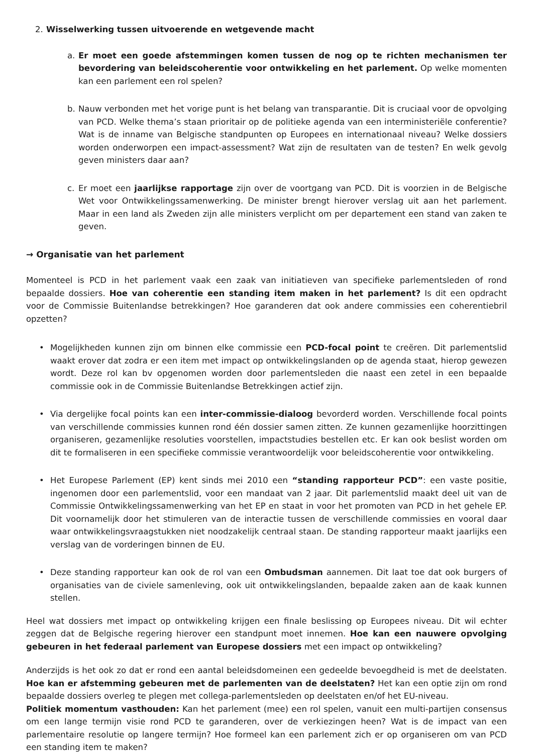2. Wisselwerking tussen uitvoerende en wetgevende macht
a. Er moet een goede afstemmingen komen tussen de nog op te richten mechanismen ter bevordering van beleidscoherentie voor ontwikkeling en het parlement. Op welke momenten kan een parlement een rol spelen?
b. Nauw verbonden met het vorige punt is het belang van transparantie. Dit is cruciaal voor de opvolging van PCD. Welke thema’s staan prioritair op de politieke agenda van een interministeriële conferentie? Wat is de inname van Belgische standpunten op Europees en internationaal niveau? Welke dossiers worden onderworpen een impact-assessment? Wat zijn de resultaten van de testen? En welk gevolg geven ministers daar aan?
c. Er moet een jaarlijkse rapportage zijn over de voortgang van PCD. Dit is voorzien in de Belgische Wet voor Ontwikkelingssamenwerking. De minister brengt hierover verslag uit aan het parlement. Maar in een land als Zweden zijn alle ministers verplicht om per departement een stand van zaken te geven.
→ Organisatie van het parlement
Momenteel is PCD in het parlement vaak een zaak van initiatieven van specifieke parlementsleden of rond bepaalde dossiers. Hoe van coherentie een standing item maken in het parlement? Is dit een opdracht voor de Commissie Buitenlandse betrekkingen? Hoe garanderen dat ook andere commissies een coherentiebril opzetten?
• Mogelijkheden kunnen zijn om binnen elke commissie een PCD-focal point te creëren. Dit parlementslid waakt erover dat zodra er een item met impact op ontwikkelingslanden op de agenda staat, hierop gewezen wordt. Deze rol kan bv opgenomen worden door parlementsleden die naast een zetel in een bepaalde commissie ook in de Commissie Buitenlandse Betrekkingen actief zijn.
• Via dergelijke focal points kan een inter-commissie-dialoog bevorderd worden. Verschillende focal points van verschillende commissies kunnen rond één dossier samen zitten. Ze kunnen gezamenlijke hoorzittingen organiseren, gezamenlijke resoluties voorstellen, impactstudies bestellen etc. Er kan ook beslist worden om dit te formaliseren in een specifieke commissie verantwoordelijk voor beleidscoherentie voor ontwikkeling.
• Het Europese Parlement (EP) kent sinds mei 2010 een “standing rapporteur PCD”: een vaste positie, ingenomen door een parlementslid, voor een mandaat van 2 jaar. Dit parlementslid maakt deel uit van de Commissie Ontwikkelingssamenwerking van het EP en staat in voor het promoten van PCD in het gehele EP. Dit voornamelijk door het stimuleren van de interactie tussen de verschillende commissies en vooral daar waar ontwikkelingsvraagstukken niet noodzakelijk centraal staan. De standing rapporteur maakt jaarlijks een verslag van de vorderingen binnen de EU.
• Deze standing rapporteur kan ook de rol van een Ombudsman aannemen. Dit laat toe dat ook burgers of organisaties van de civiele samenleving, ook uit ontwikkelingslanden, bepaalde zaken aan de kaak kunnen stellen.
Heel wat dossiers met impact op ontwikkeling krijgen een finale beslissing op Europees niveau. Dit wil echter zeggen dat de Belgische regering hierover een standpunt moet innemen. Hoe kan een nauwere opvolging gebeuren in het federaal parlement van Europese dossiers met een impact op ontwikkeling?
Anderzijds is het ook zo dat er rond een aantal beleidsdomeinen een gedeelde bevoegdheid is met de deelstaten. Hoe kan er afstemming gebeuren met de parlementen van de deelstaten? Het kan een optie zijn om rond bepaalde dossiers overleg te plegen met collega-parlementsleden op deelstaten en/of het EU-niveau.
Politiek momentum vasthouden: Kan het parlement (mee) een rol spelen, vanuit een multi-partijen consensus om een lange termijn visie rond PCD te garanderen, over de verkiezingen heen? Wat is de impact van een parlementaire resolutie op langere termijn? Hoe formeel kan een parlement zich er op organiseren om van PCD een standing item te maken?